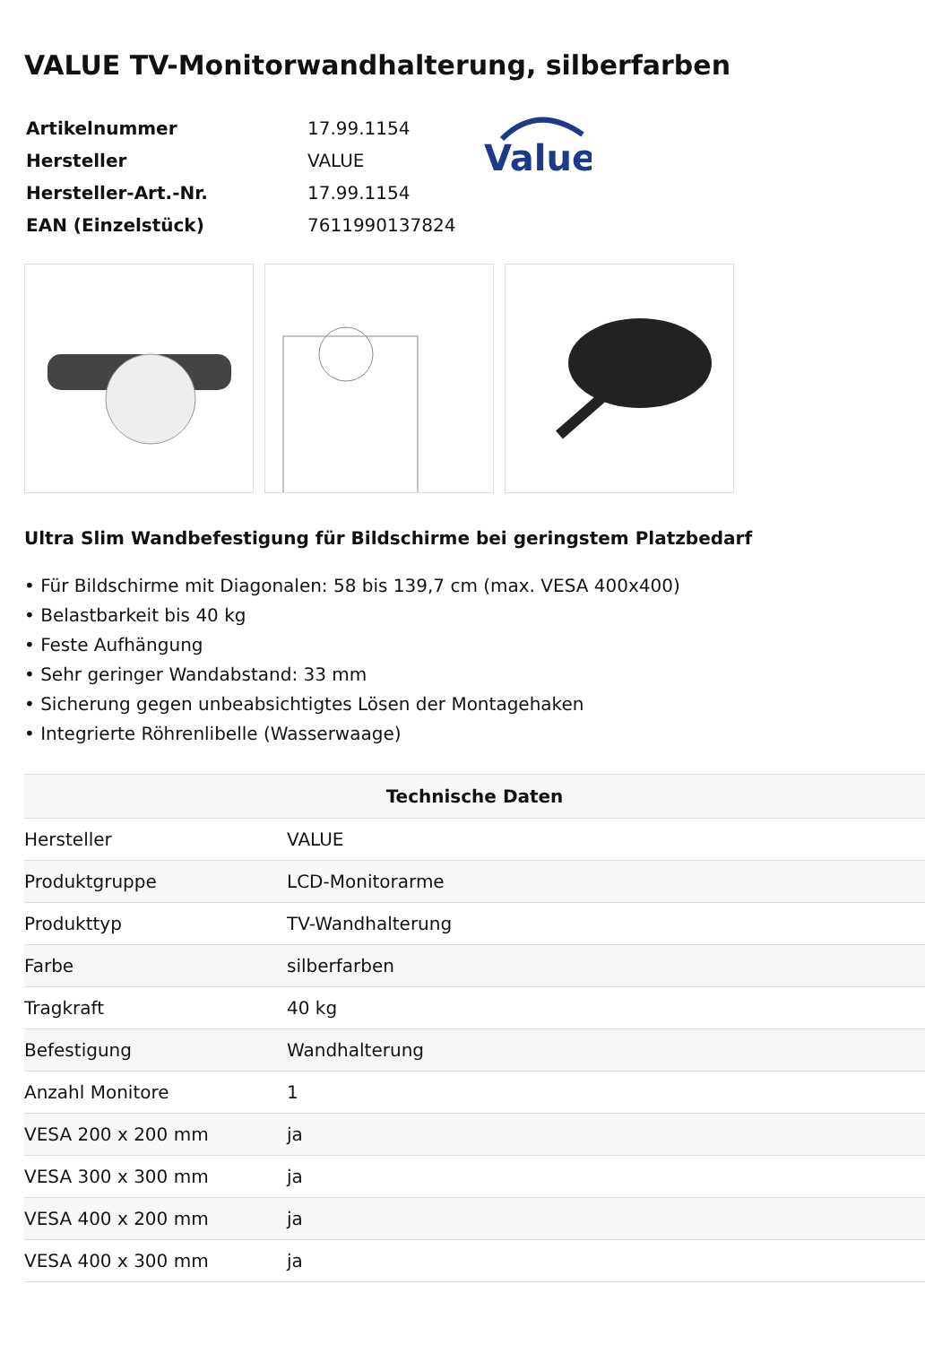VALUE TV-Monitorwandhalterung, silberfarben
| Artikelnummer | 17.99.1154 |
| Hersteller | VALUE |
| Hersteller-Art.-Nr. | 17.99.1154 |
| EAN (Einzelstück) | 7611990137824 |
Value
Ultra Slim Wandbefestigung für Bildschirme bei geringstem Platzbedarf
• Für Bildschirme mit Diagonalen: 58 bis 139,7 cm (max. VESA 400x400)
• Belastbarkeit bis 40 kg
• Feste Aufhängung
• Sehr geringer Wandabstand: 33 mm
• Sicherung gegen unbeabsichtigtes Lösen der Montagehaken
• Integrierte Röhrenlibelle (Wasserwaage)
| Technische Daten | |
| --- | --- |
| Hersteller | VALUE |
| Produktgruppe | LCD-Monitorarme |
| Produkttyp | TV-Wandhalterung |
| Farbe | silberfarben |
| Tragkraft | 40 kg |
| Befestigung | Wandhalterung |
| Anzahl Monitore | 1 |
| VESA 200 x 200 mm | ja |
| VESA 300 x 300 mm | ja |
| VESA 400 x 200 mm | ja |
| VESA 400 x 300 mm | ja |